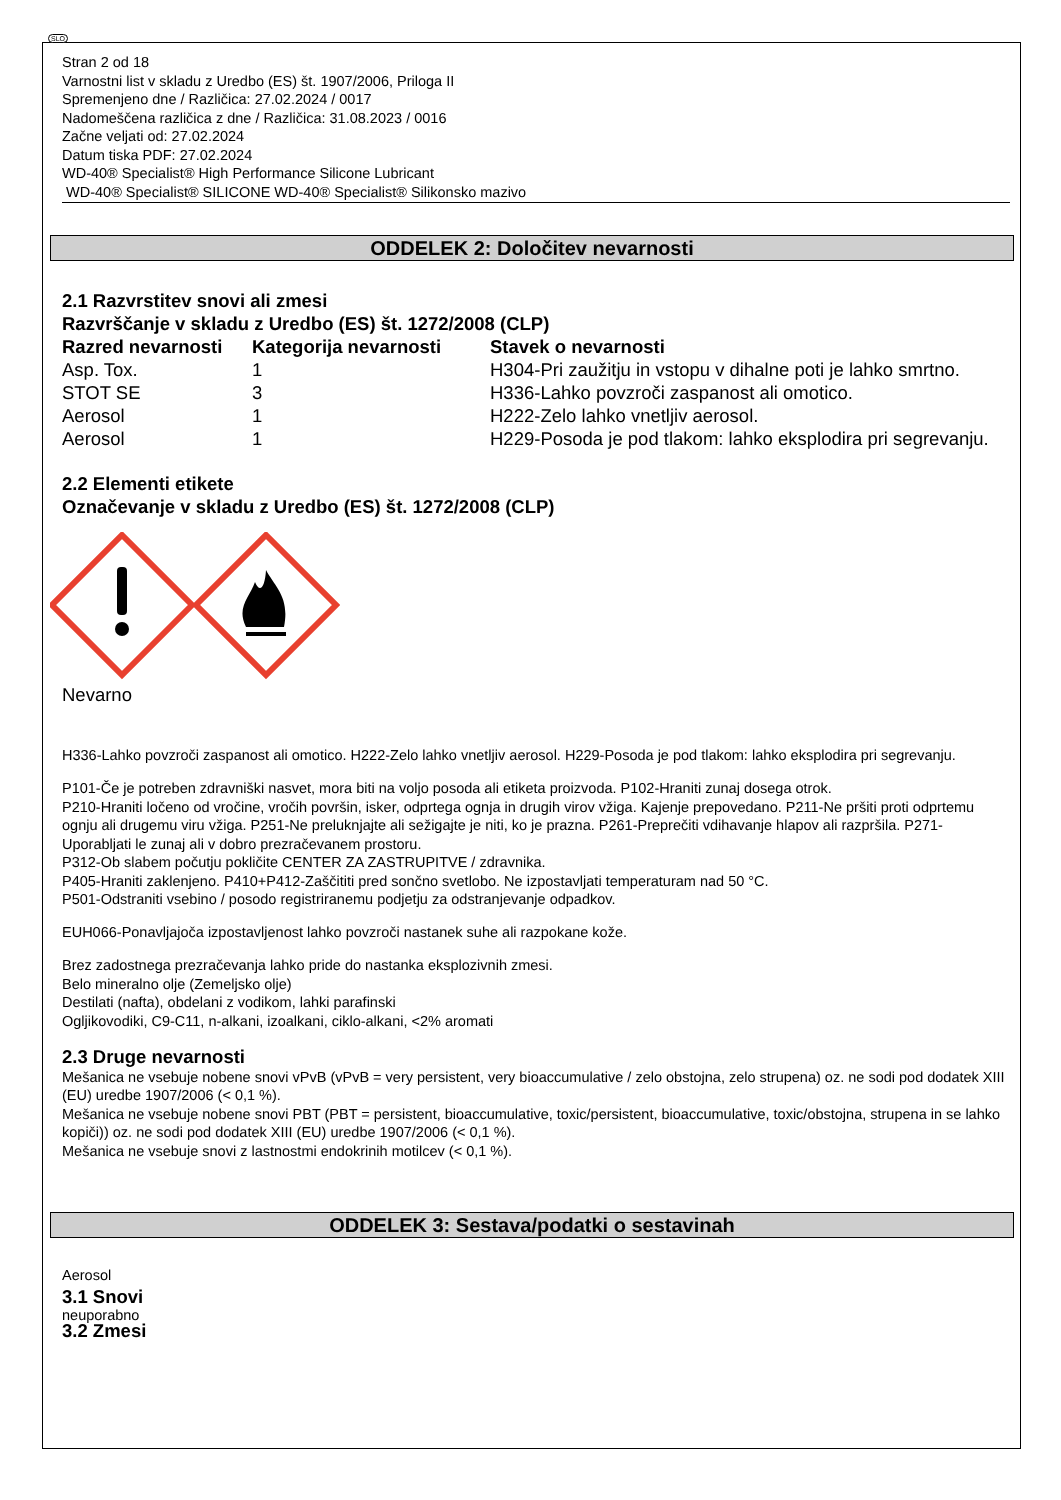SLO
Stran 2 od 18
Varnostni list v skladu z Uredbo (ES) št. 1907/2006, Priloga II
Spremenjeno dne / Različica: 27.02.2024 / 0017
Nadomeščena različica z dne / Različica: 31.08.2023 / 0016
Začne veljati od: 27.02.2024
Datum tiska PDF: 27.02.2024
WD-40® Specialist® High Performance Silicone Lubricant
WD-40® Specialist® SILICONE WD-40® Specialist® Silikonsko mazivo
ODDELEK 2: Določitev nevarnosti
2.1 Razvrstitev snovi ali zmesi
Razvrščanje v skladu z Uredbo (ES) št. 1272/2008 (CLP)
| Razred nevarnosti | Kategorija nevarnosti | Stavek o nevarnosti |
| --- | --- | --- |
| Asp. Tox. | 1 | H304-Pri zaužitju in vstopu v dihalne poti je lahko smrtno. |
| STOT SE | 3 | H336-Lahko povzroči zaspanost ali omotico. |
| Aerosol | 1 | H222-Zelo lahko vnetljiv aerosol. |
| Aerosol | 1 | H229-Posoda je pod tlakom: lahko eksplodira pri segrevanju. |
2.2 Elementi etikete
Označevanje v skladu z Uredbo (ES) št. 1272/2008 (CLP)
Nevarno
H336-Lahko povzroči zaspanost ali omotico. H222-Zelo lahko vnetljiv aerosol. H229-Posoda je pod tlakom: lahko eksplodira pri segrevanju.
P101-Če je potreben zdravniški nasvet, mora biti na voljo posoda ali etiketa proizvoda. P102-Hraniti zunaj dosega otrok.
P210-Hraniti ločeno od vročine, vročih površin, isker, odprtega ognja in drugih virov vžiga. Kajenje prepovedano. P211-Ne pršiti proti odprtemu ognju ali drugemu viru vžiga. P251-Ne preluknjajte ali sežigajte je niti, ko je prazna. P261-Preprečiti vdihavanje hlapov ali razpršila. P271-Uporabljati le zunaj ali v dobro prezračevanem prostoru.
P312-Ob slabem počutju pokličite CENTER ZA ZASTRUPITVE / zdravnika.
P405-Hraniti zaklenjeno. P410+P412-Zaščititi pred sončno svetlobo. Ne izpostavljati temperaturam nad 50 °C.
P501-Odstraniti vsebino / posodo registriranemu podjetju za odstranjevanje odpadkov.
EUH066-Ponavljajoča izpostavljenost lahko povzroči nastanek suhe ali razpokane kože.
Brez zadostnega prezračevanja lahko pride do nastanka eksplozivnih zmesi.
Belo mineralno olje (Zemeljsko olje)
Destilati (nafta), obdelani z vodikom, lahki parafinski
Ogljikovodiki, C9-C11, n-alkani, izoalkani, ciklo-alkani, <2% aromati
2.3 Druge nevarnosti
Mešanica ne vsebuje nobene snovi vPvB (vPvB = very persistent, very bioaccumulative / zelo obstojna, zelo strupena) oz. ne sodi pod dodatek XIII (EU) uredbe 1907/2006 (< 0,1 %).
Mešanica ne vsebuje nobene snovi PBT (PBT = persistent, bioaccumulative, toxic/persistent, bioaccumulative, toxic/obstojna, strupena in se lahko kopiči)) oz. ne sodi pod dodatek XIII (EU) uredbe 1907/2006 (< 0,1 %).
Mešanica ne vsebuje snovi z lastnostmi endokrinih motilcev (< 0,1 %).
ODDELEK 3: Sestava/podatki o sestavinah
Aerosol
3.1 Snovi
neuporabno
3.2 Zmesi